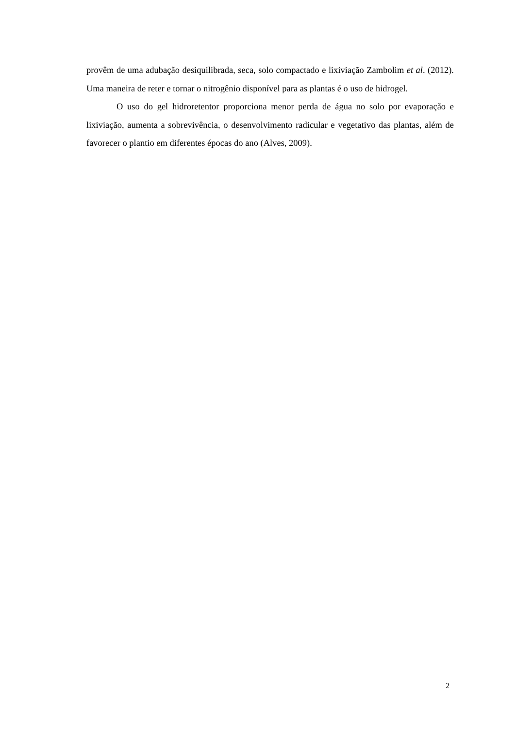provêm de uma adubação desiquilibrada, seca, solo compactado e lixiviação Zambolim et al. (2012). Uma maneira de reter e tornar o nitrogênio disponível para as plantas é o uso de hidrogel.
O uso do gel hidroretentor proporciona menor perda de água no solo por evaporação e lixiviação, aumenta a sobrevivência, o desenvolvimento radicular e vegetativo das plantas, além de favorecer o plantio em diferentes épocas do ano (Alves, 2009).
2